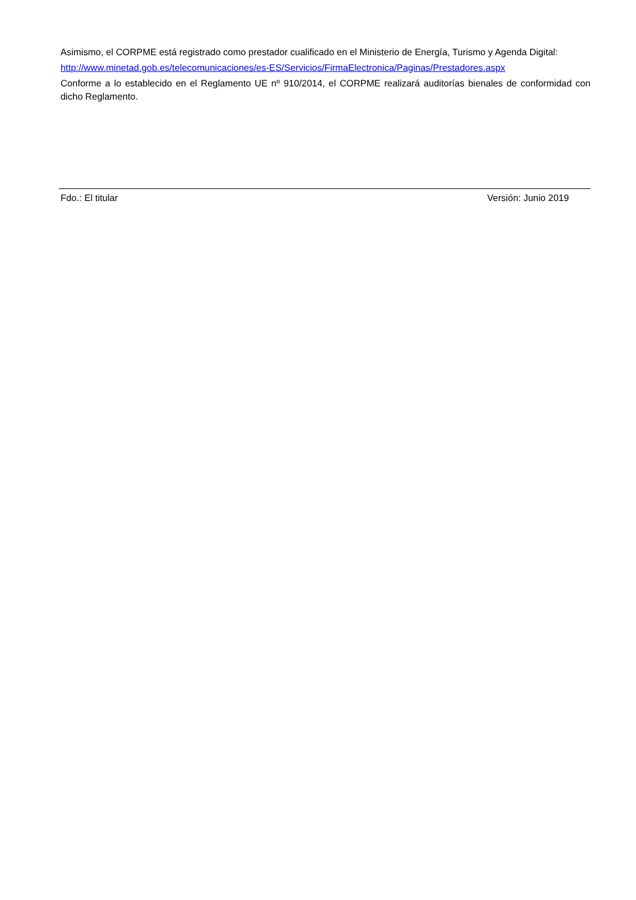Asimismo, el CORPME está registrado como prestador cualificado en el Ministerio de Energía, Turismo y Agenda Digital:
http://www.minetad.gob.es/telecomunicaciones/es-ES/Servicios/FirmaElectronica/Paginas/Prestadores.aspx
Conforme a lo establecido en el Reglamento UE nº 910/2014, el CORPME realizará auditorías bienales de conformidad con dicho Reglamento.
Fdo.: El titular Versión: Junio 2019